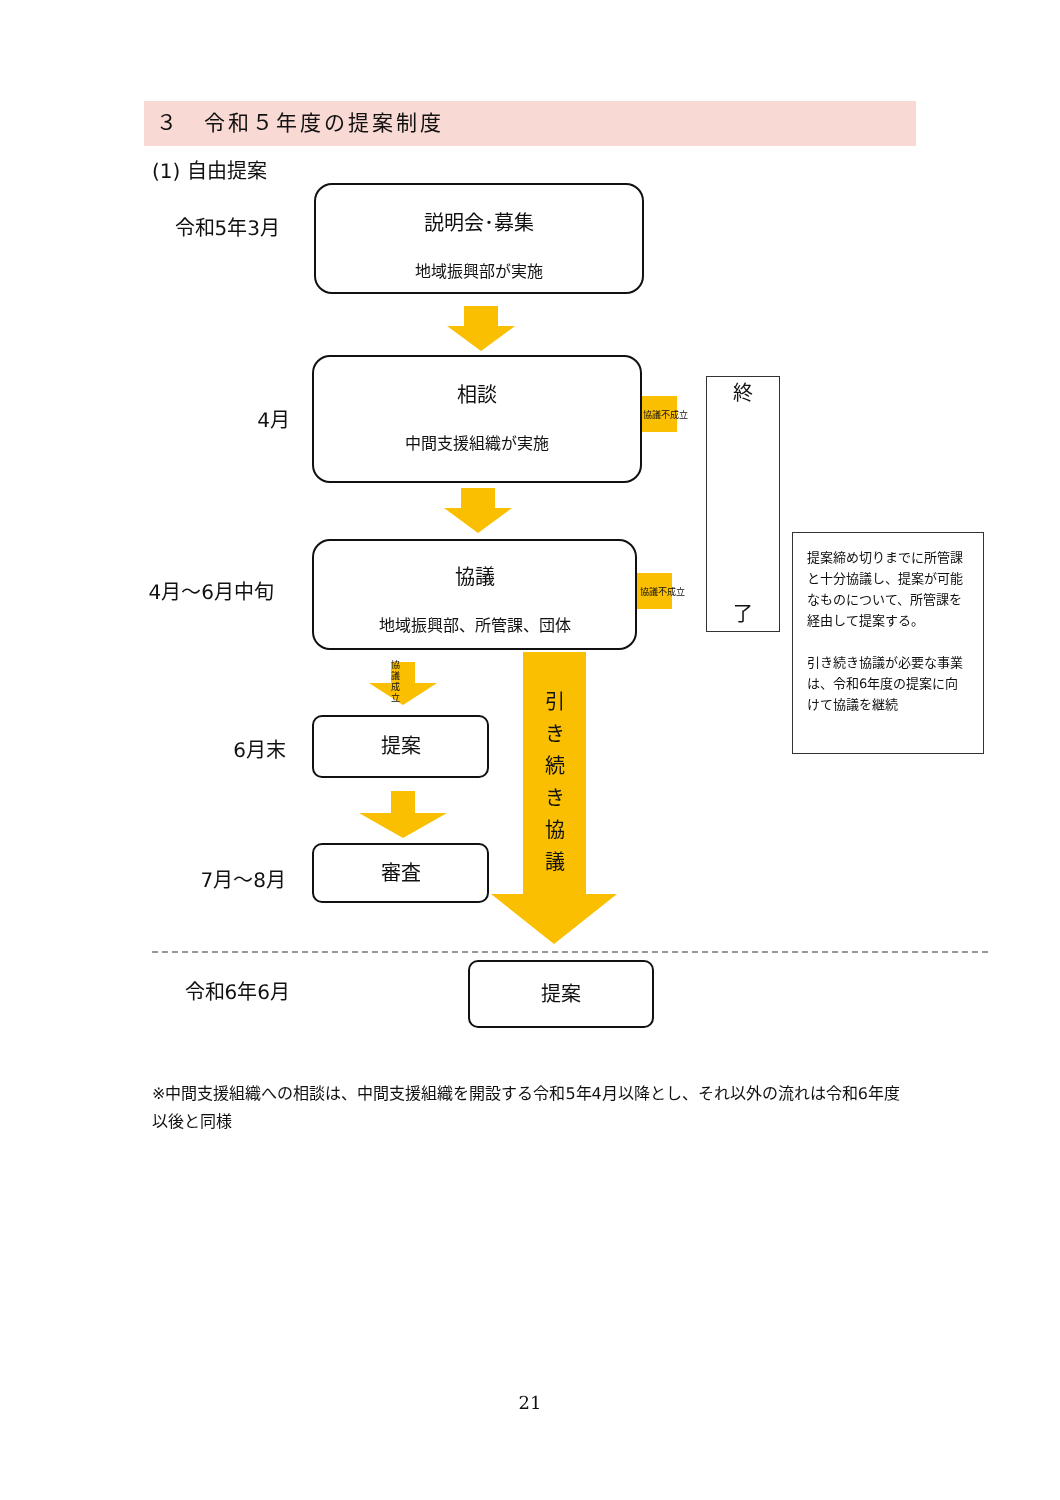３　令和５年度の提案制度
(1) 自由提案
令和5年3月
説明会･募集
地域振興部が実施
4月
相談
中間支援組織が実施
協議不成立
終
了
4月～6月中旬
協議
地域振興部、所管課、団体
協議不成立
提案締め切りまでに所管課と十分協議し、提案が可能なものについて、所管課を経由して提案する。
引き続き協議が必要な事業は、令和6年度の提案に向けて協議を継続
協議成立
引き続き協議
6月末
提案
7月～8月
審査
令和6年6月
提案
※中間支援組織への相談は、中間支援組織を開設する令和5年4月以降とし、それ以外の流れは令和6年度以後と同様
21